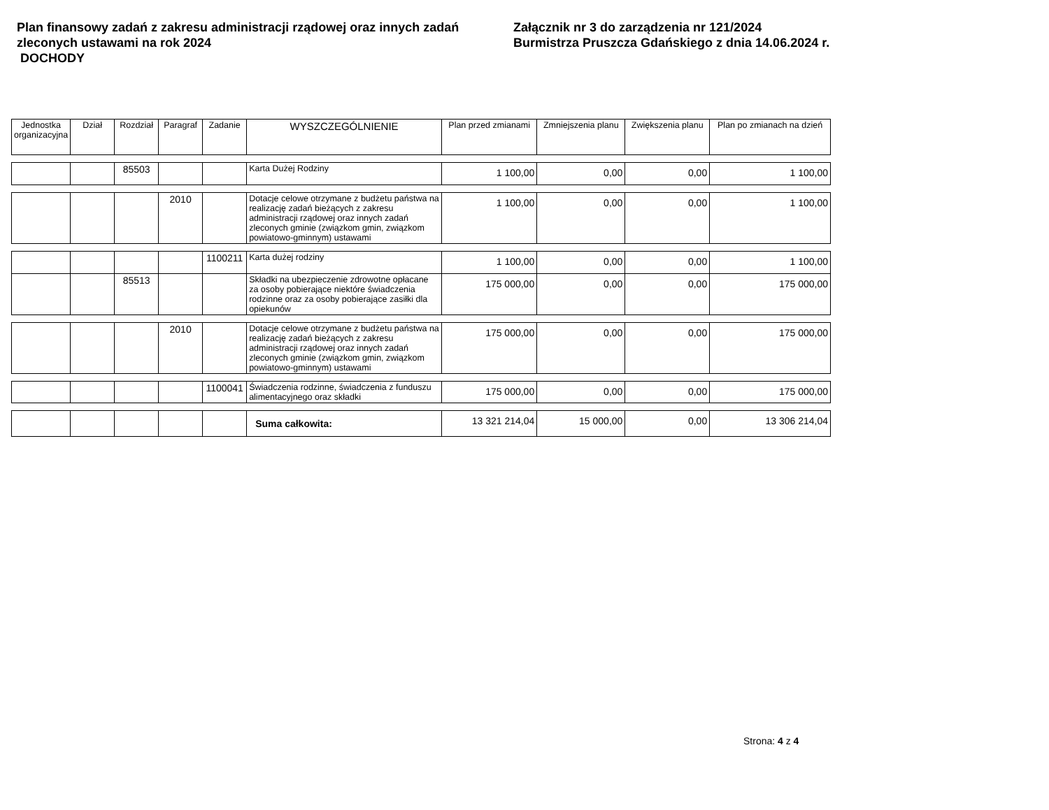Plan finansowy zadań z zakresu administracji rządowej oraz innych zadań zleconych ustawami na rok 2024
DOCHODY
Załącznik nr 3 do zarządzenia nr 121/2024
Burmistrza Pruszcza Gdańskiego z dnia 14.06.2024 r.
| Jednostka organizacyjna | Dział | Rozdział | Paragraf | Zadanie | WYSZCZEGÓLNIENIE | Plan przed zmianami | Zmniejszenia planu | Zwiększenia planu | Plan po zmianach na dzień |
| --- | --- | --- | --- | --- | --- | --- | --- | --- | --- |
| | | 85503 | | | Karta Dużej Rodziny | 1 100,00 | 0,00 | 0,00 | 1 100,00 |
| | | | 2010 | | Dotacje celowe otrzymane z budżetu państwa na realizację zadań bieżących z zakresu administracji rządowej oraz innych zadań zleconych gminie (związkom gmin, związkom powiatowo-gminnym) ustawami | 1 100,00 | 0,00 | 0,00 | 1 100,00 |
| | | | | 1100211 | Karta dużej rodziny | 1 100,00 | 0,00 | 0,00 | 1 100,00 |
| | | 85513 | | | Składki na ubezpieczenie zdrowotne opłacane za osoby pobierające niektóre świadczenia rodzinne oraz za osoby pobierające zasiłki dla opiekunów | 175 000,00 | 0,00 | 0,00 | 175 000,00 |
| | | | 2010 | | Dotacje celowe otrzymane z budżetu państwa na realizację zadań bieżących z zakresu administracji rządowej oraz innych zadań zleconych gminie (związkom gmin, związkom powiatowo-gminnym) ustawami | 175 000,00 | 0,00 | 0,00 | 175 000,00 |
| | | | | 1100041 | Świadczenia rodzinne, świadczenia z funduszu alimentacyjnego oraz składki | 175 000,00 | 0,00 | 0,00 | 175 000,00 |
| | | | | | Suma całkowita: | 13 321 214,04 | 15 000,00 | 0,00 | 13 306 214,04 |
Strona: 4 z 4